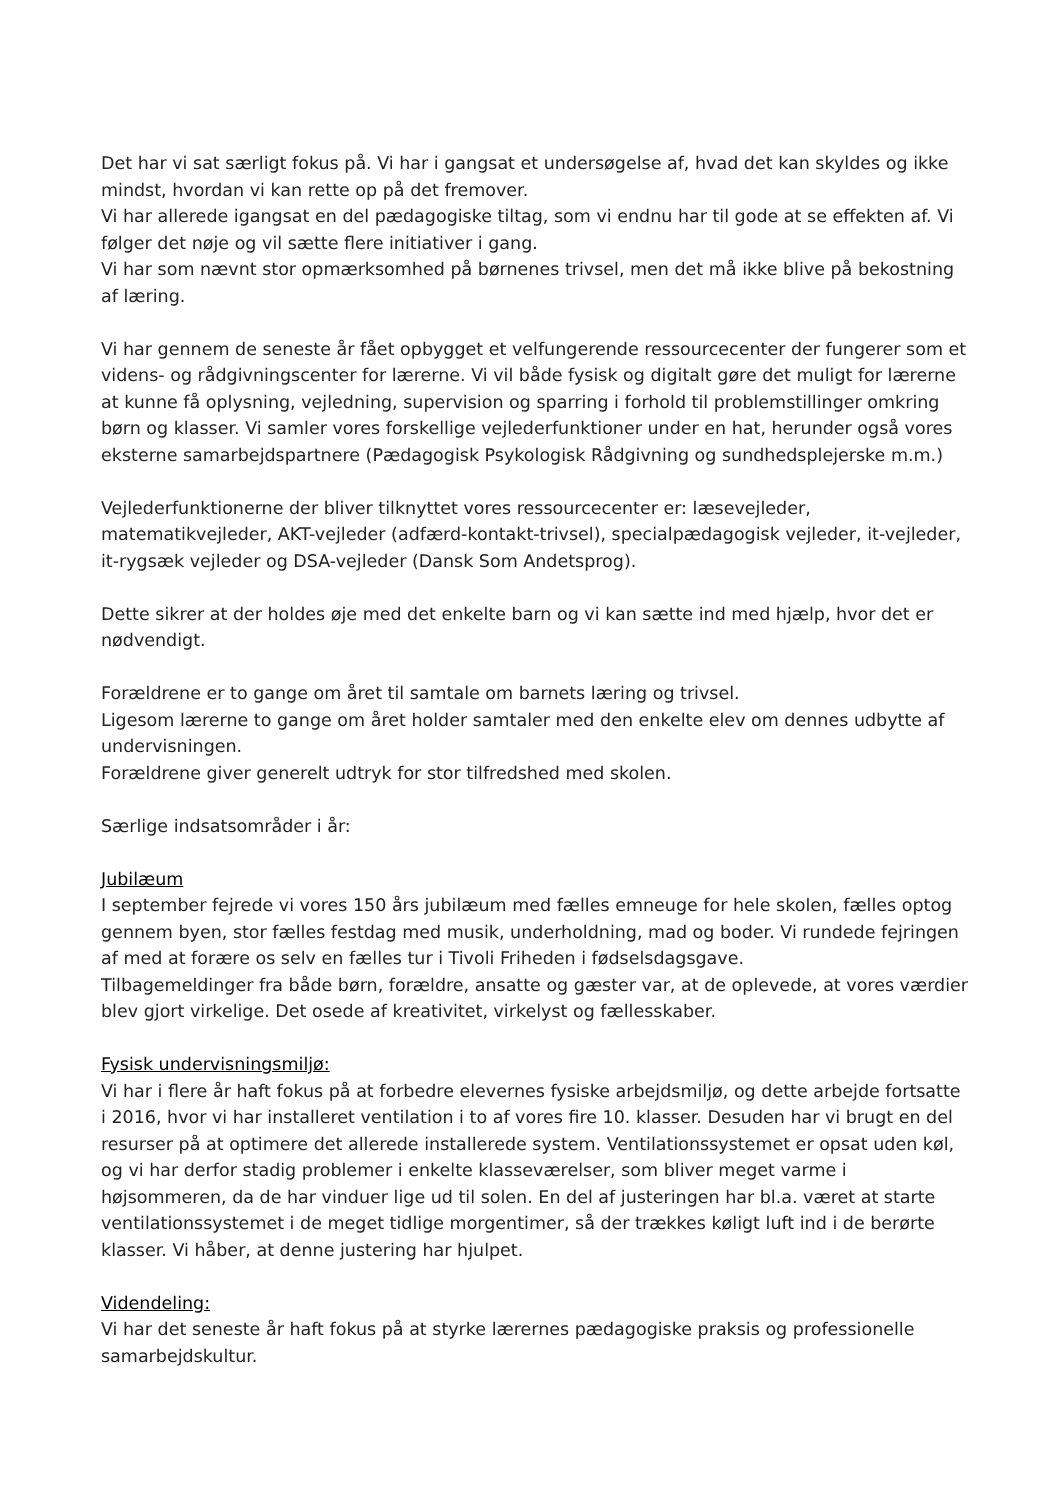Det har vi sat særligt fokus på. Vi har i gangsat et undersøgelse af, hvad det kan skyldes og ikke mindst, hvordan vi kan rette op på det fremover.
Vi har allerede igangsat en del pædagogiske tiltag, som vi endnu har til gode at se effekten af. Vi følger det nøje og vil sætte flere initiativer i gang.
Vi har som nævnt stor opmærksomhed på børnenes trivsel, men det må ikke blive på bekostning af læring.
Vi har gennem de seneste år fået opbygget et velfungerende ressourcecenter der fungerer som et videns- og rådgivningscenter for lærerne. Vi vil både fysisk og digitalt gøre det muligt for lærerne at kunne få oplysning, vejledning, supervision og sparring i forhold til problemstillinger omkring børn og klasser. Vi samler vores forskellige vejlederfunktioner under en hat, herunder også vores eksterne samarbejdspartnere (Pædagogisk Psykologisk Rådgivning og sundhedsplejerske m.m.)
Vejlederfunktionerne der bliver tilknyttet vores ressourcecenter er: læsevejleder, matematikvejleder, AKT-vejleder (adfærd-kontakt-trivsel), specialpædagogisk vejleder, it-vejleder, it-rygsæk vejleder og DSA-vejleder (Dansk Som Andetsprog).
Dette sikrer at der holdes øje med det enkelte barn og vi kan sætte ind med hjælp, hvor det er nødvendigt.
Forældrene er to gange om året til samtale om barnets læring og trivsel.
Ligesom lærerne to gange om året holder samtaler med den enkelte elev om dennes udbytte af undervisningen.
Forældrene giver generelt udtryk for stor tilfredshed med skolen.
Særlige indsatsområder i år:
Jubilæum
I september fejrede vi vores 150 års jubilæum med fælles emneuge for hele skolen, fælles optog gennem byen, stor fælles festdag med musik, underholdning, mad og boder. Vi rundede fejringen af med at forære os selv en fælles tur i Tivoli Friheden i fødselsdagsgave.
Tilbagemeldinger fra både børn, forældre, ansatte og gæster var, at de oplevede, at vores værdier blev gjort virkelige. Det osede af kreativitet, virkelyst og fællesskaber.
Fysisk undervisningsmiljø:
Vi har i flere år haft fokus på at forbedre elevernes fysiske arbejdsmiljø, og dette arbejde fortsatte i 2016, hvor vi har installeret ventilation i to af vores fire 10. klasser. Desuden har vi brugt en del resurser på at optimere det allerede installerede system. Ventilationssystemet er opsat uden køl, og vi har derfor stadig problemer i enkelte klasseværelser, som bliver meget varme i højsommeren, da de har vinduer lige ud til solen. En del af justeringen har bl.a. været at starte ventilationssystemet i de meget tidlige morgentimer, så der trækkes køligt luft ind i de berørte klasser. Vi håber, at denne justering har hjulpet.
Videndeling:
Vi har det seneste år haft fokus på at styrke lærernes pædagogiske praksis og professionelle samarbejdskultur.